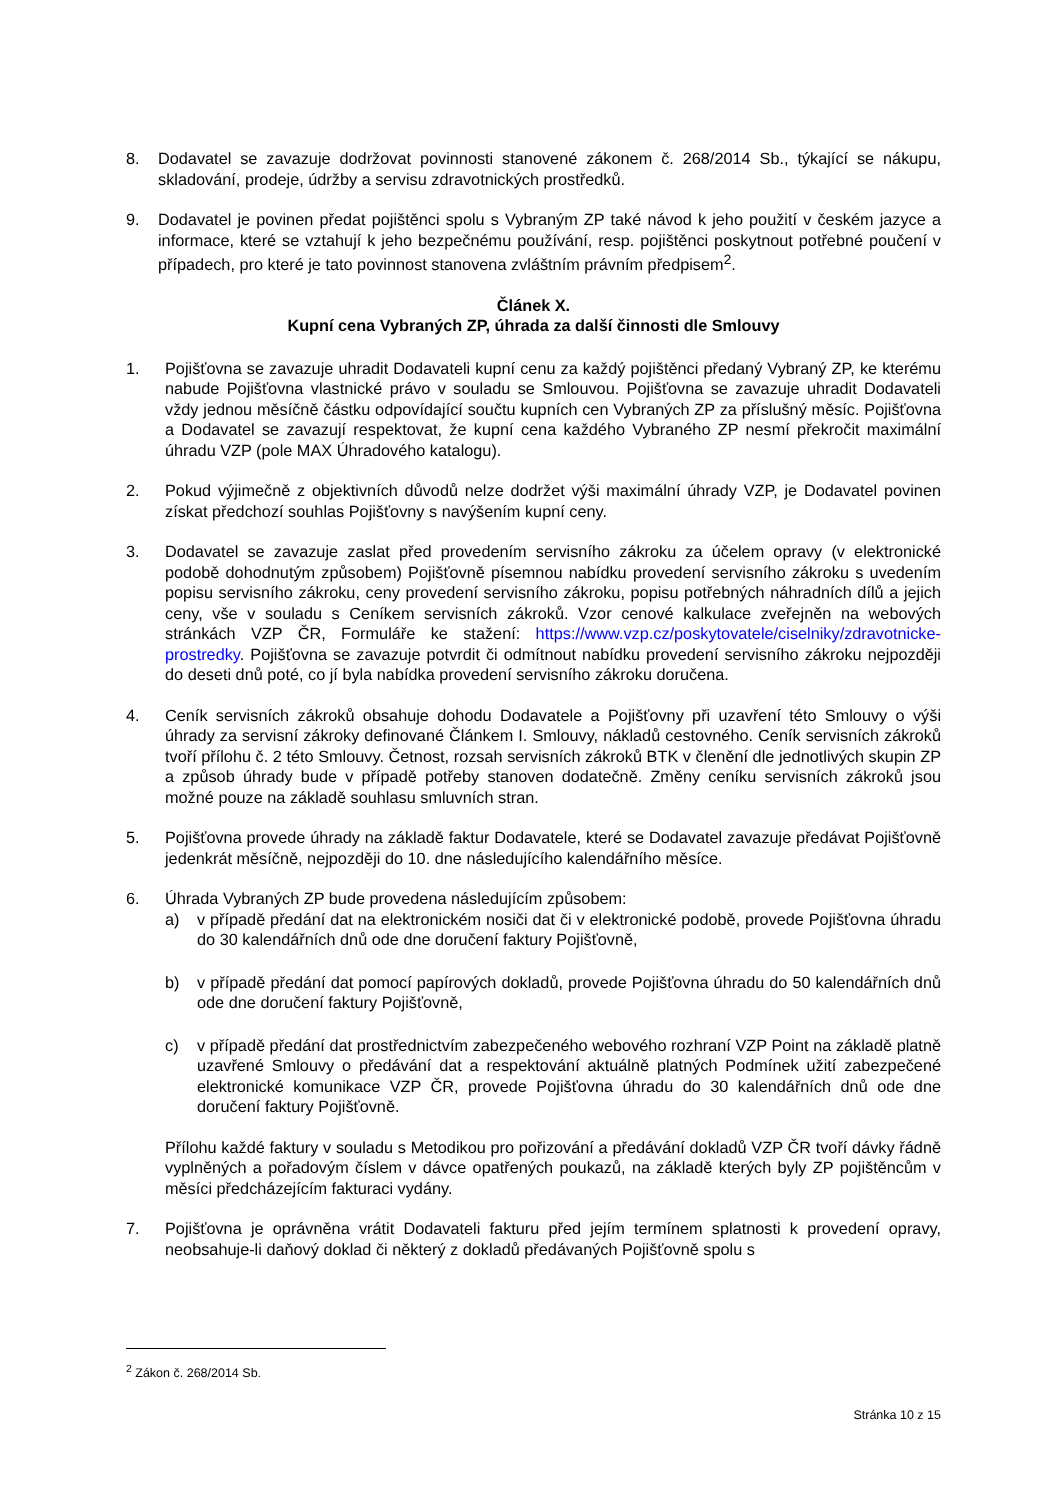8. Dodavatel se zavazuje dodržovat povinnosti stanovené zákonem č. 268/2014 Sb., týkající se nákupu, skladování, prodeje, údržby a servisu zdravotnických prostředků.
9. Dodavatel je povinen předat pojištěnci spolu s Vybraným ZP také návod k jeho použití v českém jazyce a informace, které se vztahují k jeho bezpečnému používání, resp. pojištěnci poskytnout potřebné poučení v případech, pro které je tato povinnost stanovena zvláštním právním předpisem<sup>2</sup>.
Článek X.
Kupní cena Vybraných ZP, úhrada za další činnosti dle Smlouvy
1. Pojišťovna se zavazuje uhradit Dodavateli kupní cenu za každý pojištěnci předaný Vybraný ZP, ke kterému nabude Pojišťovna vlastnické právo v souladu se Smlouvou. Pojišťovna se zavazuje uhradit Dodavateli vždy jednou měsíčně částku odpovídající součtu kupních cen Vybraných ZP za příslušný měsíc. Pojišťovna a Dodavatel se zavazují respektovat, že kupní cena každého Vybraného ZP nesmí překročit maximální úhradu VZP (pole MAX Úhradového katalogu).
2. Pokud výjimečně z objektivních důvodů nelze dodržet výši maximální úhrady VZP, je Dodavatel povinen získat předchozí souhlas Pojišťovny s navýšením kupní ceny.
3. Dodavatel se zavazuje zaslat před provedením servisního zákroku za účelem opravy (v elektronické podobě dohodnutým způsobem) Pojišťovně písemnou nabídku provedení servisního zákroku s uvedením popisu servisního zákroku, ceny provedení servisního zákroku, popisu potřebných náhradních dílů a jejich ceny, vše v souladu s Ceníkem servisních zákroků. Vzor cenové kalkulace zveřejněn na webových stránkách VZP ČR, Formuláře ke stažení: https://www.vzp.cz/poskytovatele/ciselniky/zdravotnicke-prostredky. Pojišťovna se zavazuje potvrdit či odmítnout nabídku provedení servisního zákroku nejpozději do deseti dnů poté, co jí byla nabídka provedení servisního zákroku doručena.
4. Ceník servisních zákroků obsahuje dohodu Dodavatele a Pojišťovny při uzavření této Smlouvy o výši úhrady za servisní zákroky definované Článkem I. Smlouvy, nákladů cestovného. Ceník servisních zákroků tvoří přílohu č. 2 této Smlouvy. Četnost, rozsah servisních zákroků BTK v členění dle jednotlivých skupin ZP a způsob úhrady bude v případě potřeby stanoven dodatečně. Změny ceníku servisních zákroků jsou možné pouze na základě souhlasu smluvních stran.
5. Pojišťovna provede úhrady na základě faktur Dodavatele, které se Dodavatel zavazuje předávat Pojišťovně jedenkrát měsíčně, nejpozději do 10. dne následujícího kalendářního měsíce.
6. Úhrada Vybraných ZP bude provedena následujícím způsobem:
a) v případě předání dat na elektronickém nosiči dat či v elektronické podobě, provede Pojišťovna úhradu do 30 kalendářních dnů ode dne doručení faktury Pojišťovně,
b) v případě předání dat pomocí papírových dokladů, provede Pojišťovna úhradu do 50 kalendářních dnů ode dne doručení faktury Pojišťovně,
c) v případě předání dat prostřednictvím zabezpečeného webového rozhraní VZP Point na základě platně uzavřené Smlouvy o předávání dat a respektování aktuálně platných Podmínek užití zabezpečené elektronické komunikace VZP ČR, provede Pojišťovna úhradu do 30 kalendářních dnů ode dne doručení faktury Pojišťovně.
Přílohu každé faktury v souladu s Metodikou pro pořizování a předávání dokladů VZP ČR tvoří dávky řádně vyplněných a pořadovým číslem v dávce opatřených poukazů, na základě kterých byly ZP pojištěncům v měsíci předcházejícím fakturaci vydány.
7. Pojišťovna je oprávněna vrátit Dodavateli fakturu před jejím termínem splatnosti k provedení opravy, neobsahuje-li daňový doklad či některý z dokladů předávaných Pojišťovně spolu s
<sup>2</sup> Zákon č. 268/2014 Sb.
Stránka 10 z 15